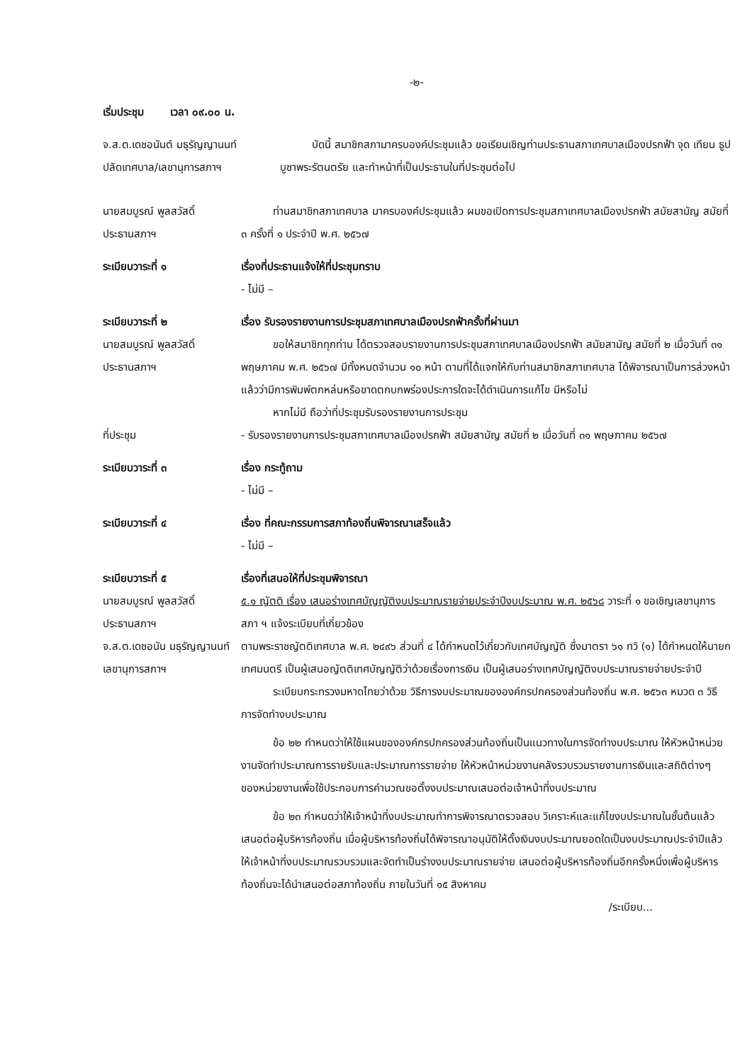-๒-
เริ่มประชุม เวลา ๐๙.๐๐ น.
จ.ส.ต.เดชอนันต์ มธุรัญญานนท์
ปลัดเทศบาล/เลขานุการสภาฯ
บัดนี้ สมาชิกสภามาครบองค์ประชุมแล้ว ขอเรียนเชิญท่านประธานสภาเทศบาลเมืองปรกฟ้า จุด เทียน ธูป บูชาพระรัตนตรัย และทำหน้าที่เป็นประธานในที่ประชุมต่อไป
นายสมบูรณ์ พูลสวัสดิ์
ประธานสภาฯ
ท่านสมาชิกสภาเทศบาล มาครบองค์ประชุมแล้ว ผมขอเปิดการประชุมสภาเทศบาลเมืองปรกฟ้า สมัยสามัญ สมัยที่ ๓ ครั้งที่ ๑ ประจำปี พ.ศ. ๒๕๖๗
ระเบียบวาระที่ ๑ เรื่องที่ประธานแจ้งให้ที่ประชุมทราบ
- ไม่มี –
ระเบียบวาระที่ ๒
นายสมบูรณ์ พูลสวัสดิ์
ประธานสภาฯ
เรื่อง รับรองรายงานการประชุมสภาเทศบาลเมืองปรกฟ้าครั้งที่ผ่านมา
ขอให้สมาชิกทุกท่าน ได้ตรวจสอบรายงานการประชุมสภาเทศบาลเมืองปรกฟ้า สมัยสามัญ สมัยที่ ๒ เมื่อวันที่ ๓๑ พฤษภาคม พ.ศ. ๒๕๖๗ มีทั้งหมดจำนวน ๑๐ หน้า ตามที่ได้แจกให้กับท่านสมาชิกสภาเทศบาล ได้พิจารณาเป็นการล่วงหน้าแล้วว่ามีการพิมพ์ตกหล่นหรือขาดตกบกพร่องประการใดจะได้ดำเนินการแก้ไข มีหรือไม่
หากไม่มี ถือว่าที่ประชุมรับรองรายงานการประชุม
ที่ประชุม - รับรองรายงานการประชุมสภาเทศบาลเมืองปรกฟ้า สมัยสามัญ สมัยที่ ๒ เมื่อวันที่ ๓๑ พฤษภาคม ๒๕๖๗
ระเบียบวาระที่ ๓ เรื่อง กระทู้ถาม
- ไม่มี –
ระเบียบวาระที่ ๔ เรื่อง ที่คณะกรรมการสภาท้องถิ่นพิจารณาเสร็จแล้ว
- ไม่มี –
ระเบียบวาระที่ ๕
นายสมบูรณ์ พูลสวัสดิ์
ประธานสภาฯ
จ.ส.ต.เดชอนัน มธุรัญญานนท์
เลขานุการสภาฯ
เรื่องที่เสนอให้ที่ประชุมพิจารณา
๕.๑ ญัตติ เรื่อง เสนอร่างเทศบัญญัติงบประมาณรายจ่ายประจำปีงบประมาณ พ.ศ. ๒๕๖๘ วาระที่ ๑ ขอเชิญเลขานุการสภา ฯ แจ้งระเบียบที่เกี่ยวข้อง
ตามพระราชญัตติเทศบาล พ.ศ. ๒๔๙๖ ส่วนที่ ๔ ได้กำหนดไว้เกี่ยวกับเทศบัญญัติ ซึ่งมาตรา ๖๑ ทวิ (๑) ได้กำหนดให้นายกเทศมนตรี เป็นผู้เสนอญัตติเทศบัญญัติว่าด้วยเรื่องการเงิน เป็นผู้เสนอร่างเทศบัญญัติงบประมาณรายจ่ายประจำปี
ระเบียบกระทรวงมหาดไทยว่าด้วย วิธีการงบประมาณขององค์กรปกครองส่วนท้องถิ่น พ.ศ. ๒๕๖๓ หมวด ๓ วิธีการจัดทำงบประมาณ
ข้อ ๒๒ กำหนดว่าให้ใช้แผนขององค์กรปกครองส่วนท้องถิ่นเป็นแนวทางในการจัดทำงบประมาณ ให้หัวหน้าหน่วยงานจัดทำประมาณการรายรับและประมาณการรายจ่าย ให้หัวหน้าหน่วยงานคลังรวบรวมรายงานการเงินและสถิติต่างๆ ของหน่วยงานเพื่อใช้ประกอบการคำนวณขอตั้งงบประมาณเสนอต่อเจ้าหน้าที่งบประมาณ
ข้อ ๒๓ กำหนดว่าให้เจ้าหน้าที่งบประมาณทำการพิจารณาตรวจสอบ วิเคราะห์และแก้ไขงบประมาณในชั้นต้นแล้วเสนอต่อผู้บริหารท้องถิ่น เมื่อผู้บริหารท้องถิ่นได้พิจารณาอนุมัติให้ตั้งเงินงบประมาณยอดใดเป็นงบประมาณประจำปีแล้วให้เจ้าหน้าที่งบประมาณรวบรวมและจัดทำเป็นร่างงบประมาณรายจ่าย เสนอต่อผู้บริหารท้องถิ่นอีกครั้งหนึ่งเพื่อผู้บริหารท้องถิ่นจะได้นำเสนอต่อสภาท้องถิ่น ภายในวันที่ ๑๕ สิงหาคม
/ระเบียบ...